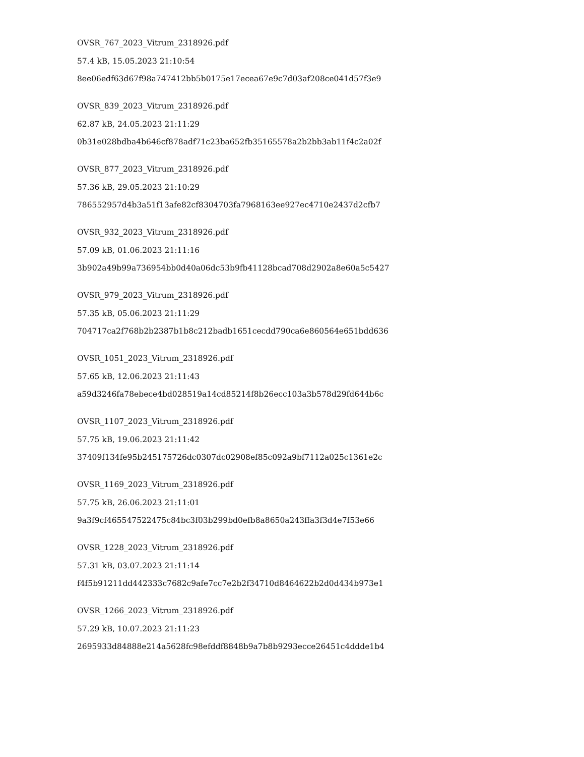OVSR_767_2023_Vitrum_2318926.pdf
57.4 kB, 15.05.2023 21:10:54
8ee06edf63d67f98a747412bb5b0175e17ecea67e9c7d03af208ce041d57f3e9
OVSR_839_2023_Vitrum_2318926.pdf
62.87 kB, 24.05.2023 21:11:29
0b31e028bdba4b646cf878adf71c23ba652fb35165578a2b2bb3ab11f4c2a02f
OVSR_877_2023_Vitrum_2318926.pdf
57.36 kB, 29.05.2023 21:10:29
786552957d4b3a51f13afe82cf8304703fa7968163ee927ec4710e2437d2cfb7
OVSR_932_2023_Vitrum_2318926.pdf
57.09 kB, 01.06.2023 21:11:16
3b902a49b99a736954bb0d40a06dc53b9fb41128bcad708d2902a8e60a5c5427
OVSR_979_2023_Vitrum_2318926.pdf
57.35 kB, 05.06.2023 21:11:29
704717ca2f768b2b2387b1b8c212badb1651cecdd790ca6e860564e651bdd636
OVSR_1051_2023_Vitrum_2318926.pdf
57.65 kB, 12.06.2023 21:11:43
a59d3246fa78ebece4bd028519a14cd85214f8b26ecc103a3b578d29fd644b6c
OVSR_1107_2023_Vitrum_2318926.pdf
57.75 kB, 19.06.2023 21:11:42
37409f134fe95b245175726dc0307dc02908ef85c092a9bf7112a025c1361e2c
OVSR_1169_2023_Vitrum_2318926.pdf
57.75 kB, 26.06.2023 21:11:01
9a3f9cf465547522475c84bc3f03b299bd0efb8a8650a243ffa3f3d4e7f53e66
OVSR_1228_2023_Vitrum_2318926.pdf
57.31 kB, 03.07.2023 21:11:14
f4f5b91211dd442333c7682c9afe7cc7e2b2f34710d8464622b2d0d434b973e1
OVSR_1266_2023_Vitrum_2318926.pdf
57.29 kB, 10.07.2023 21:11:23
2695933d84888e214a5628fc98efddf8848b9a7b8b9293ecce26451c4ddde1b4